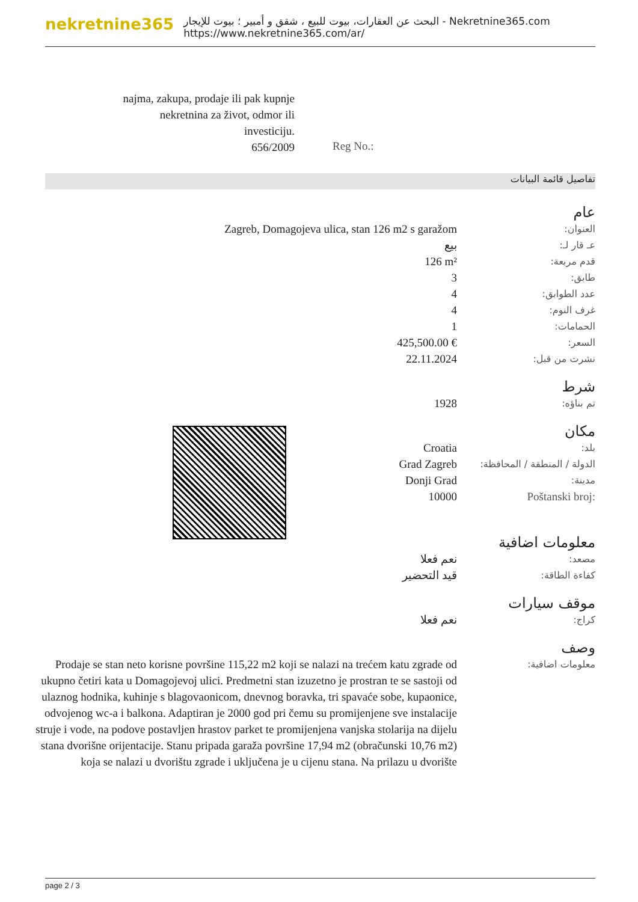nekretnine365
البحث عن العقارات، بيوت للبيع ، شقق و أمبير ؛ بيوت للإيجار - Nekretnine365.com
https://www.nekretnine365.com/ar/
najma, zakupa, prodaje ili pak kupnje nekretnina za život, odmor ili investiciju.
656/2009
Reg No.:
تفاصيل قائمة البيانات
| | عام |
| Zagreb, Domagojeva ulica, stan 126 m2 s garažom | العنوان: |
| بيع | عـ قار لـ: |
| 126 m² | قدم مربعة: |
| 3 | طابق: |
| 4 | عدد الطوابق: |
| 4 | غرف النوم: |
| 1 | الحمامات: |
| 425,500.00 € | السعر: |
| 22.11.2024 | نشرت من قبل: |
| | شرط |
| 1928 | تم بناؤه: |
| | مكان |
| Croatia | بلد: |
| Grad Zagreb | الدولة / المنطقة / المحافظة: |
| Donji Grad | مدينة: |
| 10000 | Poštanski broj: |
| | معلومات اضافية |
| نعم فعلا | مصعد: |
| قيد التحضير | كفاءة الطاقة: |
| | موقف سيارات |
| نعم فعلا | كراج: |
| | وصف |
| Prodaje se stan neto korisne površine 115,22 m2 koji se nalazi na trećem katu zgrade od ukupno četiri kata u Domagojevoj ulici. Predmetni stan izuzetno je prostran te se sastoji od ulaznog hodnika, kuhinje s blagovaonicom, dnevnog boravka, tri spavaće sobe, kupaonice, odvojenog wc-a i balkona. Adaptiran je 2000 god pri čemu su promijenjene sve instalacije struje i vode, na podove postavljen hrastov parket te promijenjena vanjska stolarija na dijelu stana dvorišne orijentacije. Stanu pripada garaža površine 17,94 m2 (obračunski 10,76 m2) koja se nalazi u dvorištu zgrade i uključena je u cijenu stana. Na prilazu u dvorište | معلومات اضافية: |
page 2 / 3